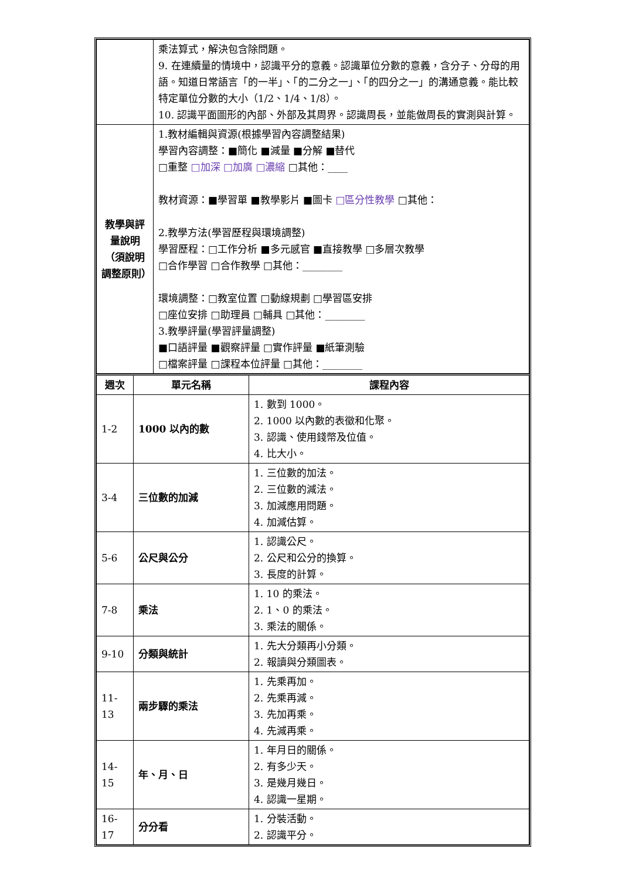| | 乘法算式，解決包含除問題。 9. 在連續量的情境中，認識平分的意義。認識單位分數的意義，含分子、分母的用語。知道日常語言「的一半」、「的二分之一」、「的四分之一」的溝通意義。能比較特定單位分數的大小（1/2、1/4、1/8）。 10. 認識平面圖形的內部、外部及其周界。認識周長，並能做周長的實測與計算。 |
| 教學與評量說明（須說明調整原則） | 1.教材編輯與資源(根據學習內容調整結果) 學習內容調整：■簡化 ■減量 ■分解 ■替代 □重整 □加深 □加廣 □濃縮 □其他：____ 教材資源：■學習單 ■教學影片 ■圖卡 □區分性教學 □其他： 2.教學方法(學習歷程與環境調整) 學習歷程：□工作分析 ■多元感官 ■直接教學 □多層次教學 □合作學習 □合作教學 □其他：________ 環境調整：□教室位置 □動線規劃 □學習區安排 □座位安排 □助理員 □輔具 □其他：________ 3.教學評量(學習評量調整) ■口語評量 ■觀察評量 □實作評量 ■紙筆測驗 □檔案評量 □課程本位評量 □其他：________ |
| 週次 | 單元名稱 | 課程內容 |
| --- | --- | --- |
| 1-2 | 1000 以內的數 | 1. 數到 1000。 2. 1000 以內數的表徵和化聚。 3. 認識、使用錢幣及位值。 4. 比大小。 |
| 3-4 | 三位數的加減 | 1. 三位數的加法。 2. 三位數的減法。 3. 加減應用問題。 4. 加減估算。 |
| 5-6 | 公尺與公分 | 1. 認識公尺。 2. 公尺和公分的換算。 3. 長度的計算。 |
| 7-8 | 乘法 | 1. 10 的乘法。 2. 1、0 的乘法。 3. 乘法的關係。 |
| 9-10 | 分類與統計 | 1. 先大分類再小分類。 2. 報讀與分類圖表。 |
| 11-13 | 兩步驟的乘法 | 1. 先乘再加。 2. 先乘再減。 3. 先加再乘。 4. 先減再乘。 |
| 14-15 | 年、月、日 | 1. 年月日的關係。 2. 有多少天。 3. 是幾月幾日。 4. 認識一星期。 |
| 16-17 | 分分看 | 1. 分裝活動。 2. 認識平分。 |